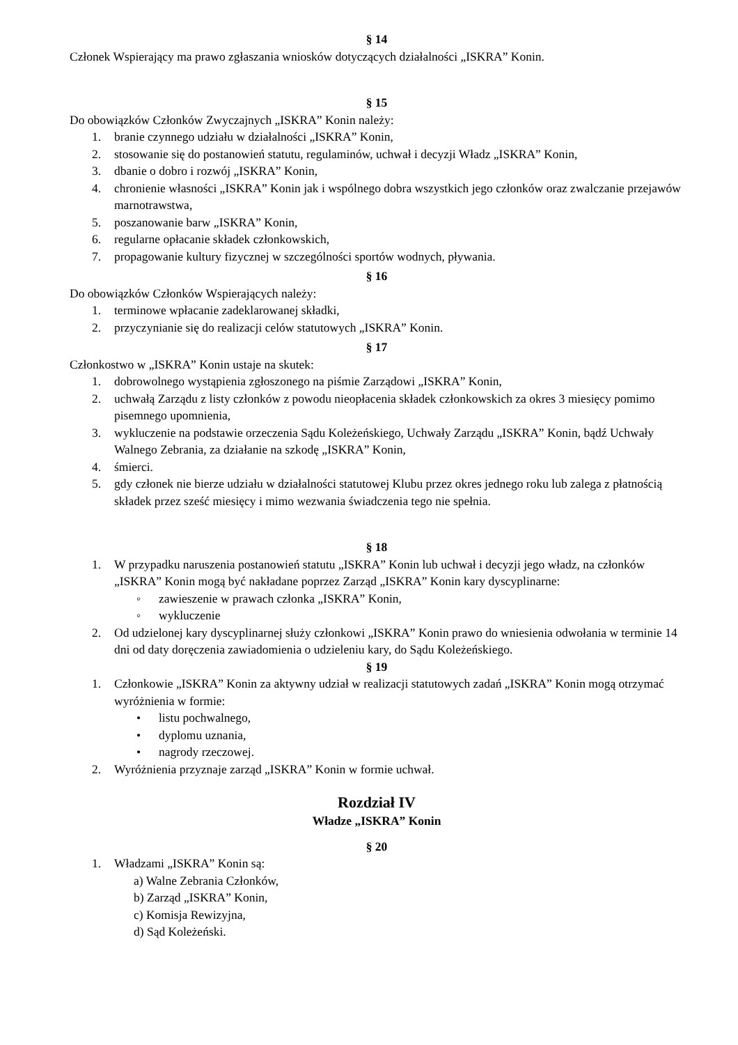§ 14
Członek Wspierający ma prawo zgłaszania wniosków dotyczących działalności „ISKRA” Konin.
§ 15
Do obowiązków Członków Zwyczajnych „ISKRA” Konin należy:
1. branie czynnego udziału w działalności „ISKRA” Konin,
2. stosowanie się do postanowień statutu, regulaminów, uchwał i decyzji Władz „ISKRA” Konin,
3. dbanie o dobro i rozwój „ISKRA” Konin,
4. chronienie własności „ISKRA” Konin jak i wspólnego dobra wszystkich jego członków oraz zwalczanie przejawów marnotrawstwa,
5. poszanowanie barw „ISKRA” Konin,
6. regularne opłacanie składek członkowskich,
7. propagowanie kultury fizycznej w szczególności sportów wodnych, pływania.
§ 16
Do obowiązków Członków Wspierających należy:
1. terminowe wpłacanie zadeklarowanej składki,
2. przyczynianie się do realizacji celów statutowych „ISKRA” Konin.
§ 17
Członkostwo w „ISKRA” Konin ustaje na skutek:
1. dobrowolnego wystąpienia zgłoszonego na piśmie Zarządowi „ISKRA” Konin,
2. uchwałą Zarządu z listy członków z powodu nieopłacenia składek członkowskich za okres 3 miesięcy pomimo pisemnego upomnienia,
3. wykluczenie na podstawie orzeczenia Sądu Koleżeńskiego, Uchwały Zarządu „ISKRA” Konin, bądź Uchwały Walnego Zebrania, za działanie na szkodę „ISKRA” Konin,
4. śmierci.
5. gdy członek nie bierze udziału w działalności statutowej Klubu przez okres jednego roku lub zalega z płatnością składek przez sześć miesięcy i mimo wezwania świadczenia tego nie spełnia.
§ 18
1. W przypadku naruszenia postanowień statutu „ISKRA” Konin lub uchwał i decyzji jego władz, na członków „ISKRA” Konin mogą być nakładane poprzez Zarząd „ISKRA” Konin kary dyscyplinarne:
◦ zawieszenie w prawach członka „ISKRA” Konin,
◦ wykluczenie
2. Od udzielonej kary dyscyplinarnej służy członkowi „ISKRA” Konin prawo do wniesienia odwołania w terminie 14 dni od daty doręczenia zawiadomienia o udzieleniu kary, do Sądu Koleżeńskiego.
§ 19
1. Członkowie „ISKRA” Konin za aktywny udział w realizacji statutowych zadań „ISKRA” Konin mogą otrzymać wyróżnienia w formie:
• listu pochwalnego,
• dyplomu uznania,
• nagrody rzeczowej.
2. Wyróżnienia przyznaje zarząd „ISKRA” Konin w formie uchwał.
Rozdział IV
Władze „ISKRA” Konin
§ 20
1. Władzami „ISKRA” Konin są:
a) Walne Zebrania Członków,
b) Zarząd „ISKRA” Konin,
c) Komisja Rewizyjna,
d) Sąd Koleżeński.